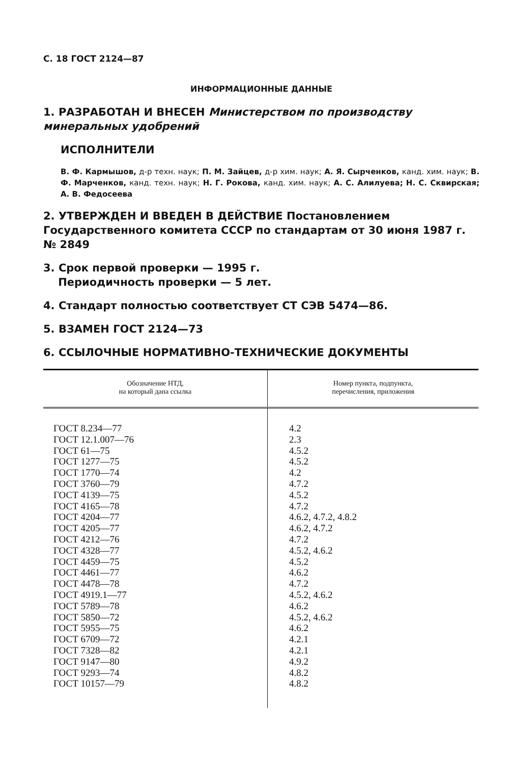С. 18 ГОСТ 2124—87
ИНФОРМАЦИОННЫЕ ДАННЫЕ
1. РАЗРАБОТАН И ВНЕСЕН Министерством по производству минеральных удобрений
ИСПОЛНИТЕЛИ
В. Ф. Кармышов, д-р техн. наук; П. М. Зайцев, д-р хим. наук; А. Я. Сырченков, канд. хим. наук; В. Ф. Марченков, канд. техн. наук; Н. Г. Рокова, канд. хим. наук; А. С. Алилуева; Н. С. Сквирская; А. В. Федосеева
2. УТВЕРЖДЕН И ВВЕДЕН В ДЕЙСТВИЕ Постановлением Государственного комитета СССР по стандартам от 30 июня 1987 г. № 2849
3. Срок первой проверки — 1995 г.
Периодичность проверки — 5 лет.
4. Стандарт полностью соответствует СТ СЭВ 5474—86.
5. ВЗАМЕН ГОСТ 2124—73
6. ССЫЛОЧНЫЕ НОРМАТИВНО-ТЕХНИЧЕСКИЕ ДОКУМЕНТЫ
| Обозначение НТД, на который дана ссылка | Номер пункта, подпункта, перечисления, приложения |
| --- | --- |
| ГОСТ 8.234—77 ГОСТ 12.1.007—76 ГОСТ 61—75 ГОСТ 1277—75 ГОСТ 1770—74 ГОСТ 3760—79 ГОСТ 4139—75 ГОСТ 4165—78 ГОСТ 4204—77 ГОСТ 4205—77 ГОСТ 4212—76 ГОСТ 4328—77 ГОСТ 4459—75 ГОСТ 4461—77 ГОСТ 4478—78 ГОСТ 4919.1—77 ГОСТ 5789—78 ГОСТ 5850—72 ГОСТ 5955—75 ГОСТ 6709—72 ГОСТ 7328—82 ГОСТ 9147—80 ГОСТ 9293—74 ГОСТ 10157—79 | 4.2 2.3 4.5.2 4.5.2 4.2 4.7.2 4.5.2 4.7.2 4.6.2, 4.7.2, 4.8.2 4.6.2, 4.7.2 4.7.2 4.5.2, 4.6.2 4.5.2 4.6.2 4.7.2 4.5.2, 4.6.2 4.6.2 4.5.2, 4.6.2 4.6.2 4.2.1 4.2.1 4.9.2 4.8.2 4.8.2 |